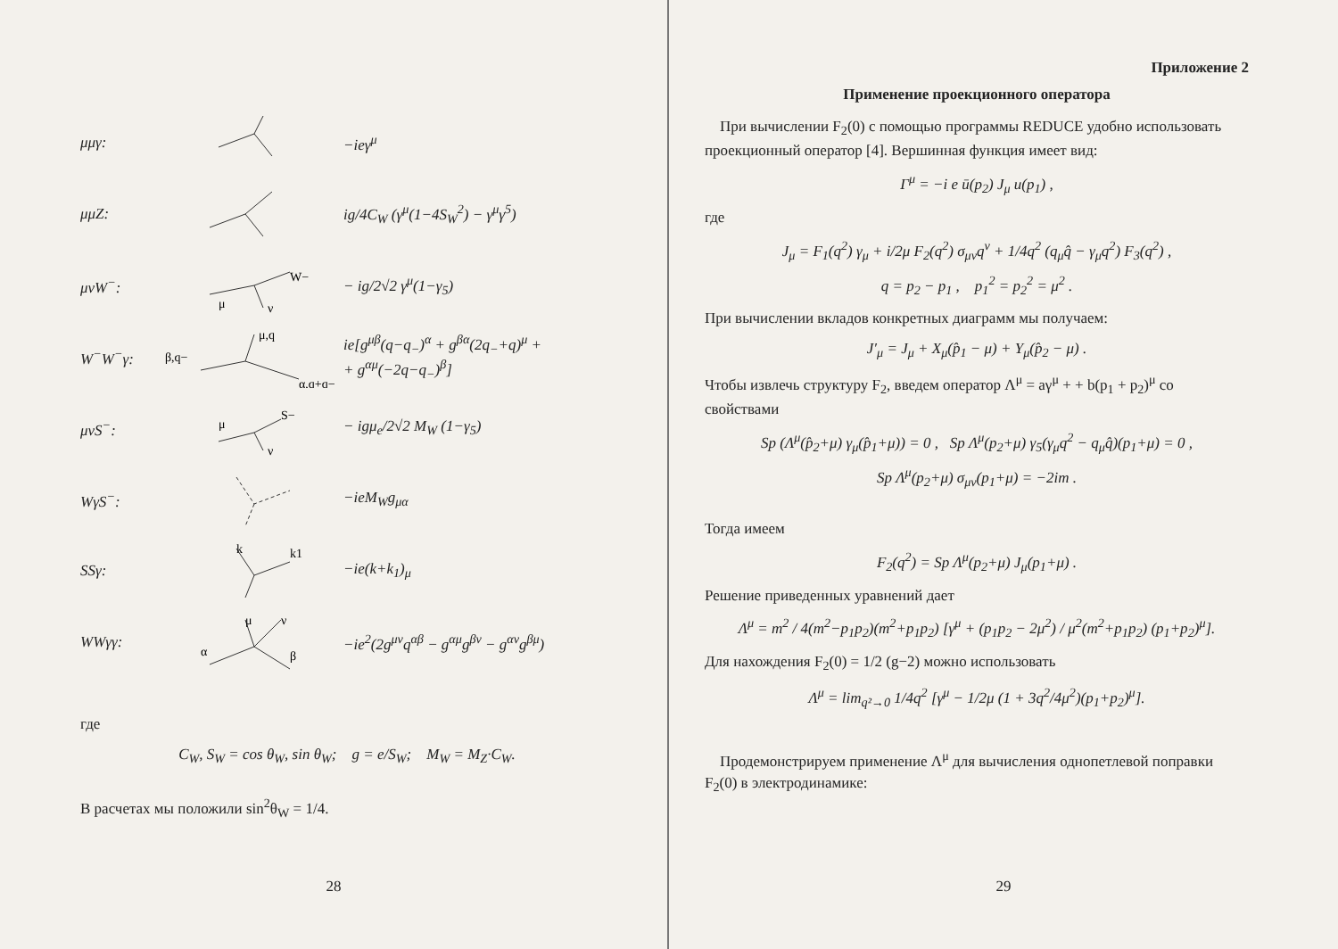μμγ: −ieγ<sup>μ</sup>
μμZ: ig/4C<sub>W</sub> (γ<sup>μ</sup>(1−4S<sub>W</sub><sup>2</sup>) − γ<sup>μ</sup>γ<sup>5</sup>)
μνW<sup>−</sup>:
W−
μ
ν
− ig/2√2 γ<sup>μ</sup>(1−γ<sub>5</sub>)
W<sup>−</sup>W<sup>−</sup>γ:
β,q−
μ,q
α,q+q−
ie[g<sup>μβ</sup>(q−q<sub>−</sub>)<sup>α</sup> + g<sup>βα</sup>(2q<sub>−</sub>+q)<sup>μ</sup> +
+ g<sup>αμ</sup>(−2q−q<sub>−</sub>)<sup>β</sup>]
μνS<sup>−</sup>:
μ
S−
ν
− igμ<sub>e</sub>/2√2 M<sub>W</sub> (1−γ<sub>5</sub>)
WγS<sup>−</sup>: −ieM<sub>W</sub>g<sub>μα</sub>
SSγ:
k
k1
−ie(k+k<sub>1</sub>)<sub>μ</sub>
WWγγ:
μ
ν
α
β
−ie<sup>2</sup>(2g<sup>μν</sup>q<sup>αβ</sup> − g<sup>αμ</sup>g<sup>βν</sup> − g<sup>αν</sup>g<sup>βμ</sup>)
где
C<sub>W</sub>, S<sub>W</sub> = cos θ<sub>W</sub>, sin θ<sub>W</sub>; g = e/S<sub>W</sub>; M<sub>W</sub> = M<sub>Z</sub>·C<sub>W</sub>.
В расчетах мы положили sin<sup>2</sup>θ<sub>W</sub> = 1/4.
28
Приложение 2
Применение проекционного оператора
При вычислении F<sub>2</sub>(0) с помощью программы REDUCE удобно использовать проекционный оператор [4]. Вершинная функция имеет вид:
Γ<sup>μ</sup> = −i e ū(p<sub>2</sub>) J<sub>μ</sub> u(p<sub>1</sub>) ,
где
J<sub>μ</sub> = F<sub>1</sub>(q<sup>2</sup>) γ<sub>μ</sub> + i/2μ F<sub>2</sub>(q<sup>2</sup>) σ<sub>μν</sub>q<sup>ν</sup> + 1/4q<sup>2</sup> (q<sub>μ</sub>q̂ − γ<sub>μ</sub>q<sup>2</sup>) F<sub>3</sub>(q<sup>2</sup>) ,
q = p<sub>2</sub> − p<sub>1</sub> , p<sub>1</sub><sup>2</sup> = p<sub>2</sub><sup>2</sup> = μ<sup>2</sup> .
При вычислении вкладов конкретных диаграмм мы получаем:
J′<sub>μ</sub> = J<sub>μ</sub> + X<sub>μ</sub>(p̂<sub>1</sub> − μ) + Y<sub>μ</sub>(p̂<sub>2</sub> − μ) .
Чтобы извлечь структуру F<sub>2</sub>, введем оператор Λ<sup>μ</sup> = aγ<sup>μ</sup> + + b(p<sub>1</sub> + p<sub>2</sub>)<sup>μ</sup> со свойствами
Sp (Λ<sup>μ</sup>(p̂<sub>2</sub>+μ) γ<sub>μ</sub>(p̂<sub>1</sub>+μ)) = 0 , Sp Λ<sup>μ</sup>(p<sub>2</sub>+μ) γ<sub>5</sub>(γ<sub>μ</sub>q<sup>2</sup> − q<sub>μ</sub>q̂)(p<sub>1</sub>+μ) = 0 ,
Sp Λ<sup>μ</sup>(p<sub>2</sub>+μ) σ<sub>μν</sub>(p<sub>1</sub>+μ) = −2im .
Тогда имеем
F<sub>2</sub>(q<sup>2</sup>) = Sp Λ<sup>μ</sup>(p<sub>2</sub>+μ) J<sub>μ</sub>(p<sub>1</sub>+μ) .
Решение приведенных уравнений дает
Λ<sup>μ</sup> = m<sup>2</sup> / 4(m<sup>2</sup>−p<sub>1</sub>p<sub>2</sub>)(m<sup>2</sup>+p<sub>1</sub>p<sub>2</sub>) [γ<sup>μ</sup> + (p<sub>1</sub>p<sub>2</sub> − 2μ<sup>2</sup>) / μ<sup>2</sup>(m<sup>2</sup>+p<sub>1</sub>p<sub>2</sub>) (p<sub>1</sub>+p<sub>2</sub>)<sup>μ</sup>].
Для нахождения F<sub>2</sub>(0) = 1/2 (g−2) можно использовать
Λ<sup>μ</sup> = lim<sub>q²→0</sub> 1/4q<sup>2</sup> [γ<sup>μ</sup> − 1/2μ (1 + 3q<sup>2</sup>/4μ<sup>2</sup>)(p<sub>1</sub>+p<sub>2</sub>)<sup>μ</sup>].
Продемонстрируем применение Λ<sup>μ</sup> для вычисления однопетлевой поправки F<sub>2</sub>(0) в электродинамике:
29